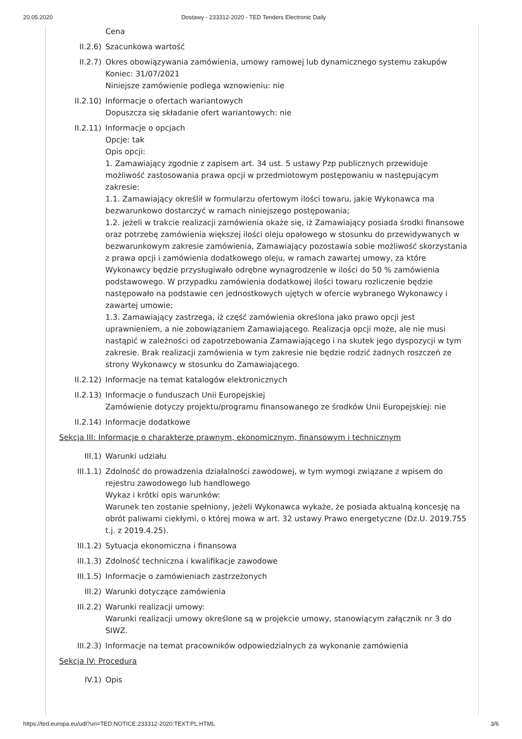20.05.2020 Dostawy - 233312-2020 - TED Tenders Electronic Daily
Cena
II.2.6) Szacunkowa wartość
II.2.7) Okres obowiązywania zamówienia, umowy ramowej lub dynamicznego systemu zakupów
Koniec: 31/07/2021
Niniejsze zamówienie podlega wznowieniu: nie
II.2.10) Informacje o ofertach wariantowych
Dopuszcza się składanie ofert wariantowych: nie
II.2.11) Informacje o opcjach
Opcje: tak
Opis opcji:
1. Zamawiający zgodnie z zapisem art. 34 ust. 5 ustawy Pzp publicznych przewiduje możliwość zastosowania prawa opcji w przedmiotowym postępowaniu w następującym zakresie:
1.1. Zamawiający określił w formularzu ofertowym ilości towaru, jakie Wykonawca ma bezwarunkowo dostarczyć w ramach niniejszego postępowania;
1.2. jeżeli w trakcie realizacji zamówienia okaże się, iż Zamawiający posiada środki finansowe oraz potrzebę zamówienia większej ilości oleju opałowego w stosunku do przewidywanych w bezwarunkowym zakresie zamówienia, Zamawiający pozostawia sobie możliwość skorzystania z prawa opcji i zamówienia dodatkowego oleju, w ramach zawartej umowy, za które Wykonawcy będzie przysługiwało odrębne wynagrodzenie w ilości do 50 % zamówienia podstawowego. W przypadku zamówienia dodatkowej ilości towaru rozliczenie będzie następowało na podstawie cen jednostkowych ujętych w ofercie wybranego Wykonawcy i zawartej umowie;
1.3. Zamawiający zastrzega, iż część zamówienia określona jako prawo opcji jest uprawnieniem, a nie zobowiązaniem Zamawiającego. Realizacja opcji może, ale nie musi nastąpić w zależności od zapotrzebowania Zamawiającego i na skutek jego dyspozycji w tym zakresie. Brak realizacji zamówienia w tym zakresie nie będzie rodzić żadnych roszczeń ze strony Wykonawcy w stosunku do Zamawiającego.
II.2.12) Informacje na temat katalogów elektronicznych
II.2.13) Informacje o funduszach Unii Europejskiej
Zamówienie dotyczy projektu/programu finansowanego ze środków Unii Europejskiej: nie
II.2.14) Informacje dodatkowe
Sekcja III: Informacje o charakterze prawnym, ekonomicznym, finansowym i technicznym
III.1) Warunki udziału
III.1.1) Zdolność do prowadzenia działalności zawodowej, w tym wymogi związane z wpisem do rejestru zawodowego lub handlowego
Wykaz i krótki opis warunków:
Warunek ten zostanie spełniony, jeżeli Wykonawca wykaże, że posiada aktualną koncesję na obrót paliwami ciekłymi, o której mowa w art. 32 ustawy Prawo energetyczne (Dz.U. 2019.755 t.j. z 2019.4.25).
III.1.2) Sytuacja ekonomiczna i finansowa
III.1.3) Zdolność techniczna i kwalifikacje zawodowe
III.1.5) Informacje o zamówieniach zastrzeżonych
III.2) Warunki dotyczące zamówienia
III.2.2) Warunki realizacji umowy:
Warunki realizacji umowy określone są w projekcie umowy, stanowiącym załącznik nr 3 do SIWZ.
III.2.3) Informacje na temat pracowników odpowiedzialnych za wykonanie zamówienia
Sekcja IV: Procedura
IV.1) Opis
https://ted.europa.eu/udl?uri=TED:NOTICE:233312-2020:TEXT:PL:HTML 3/6